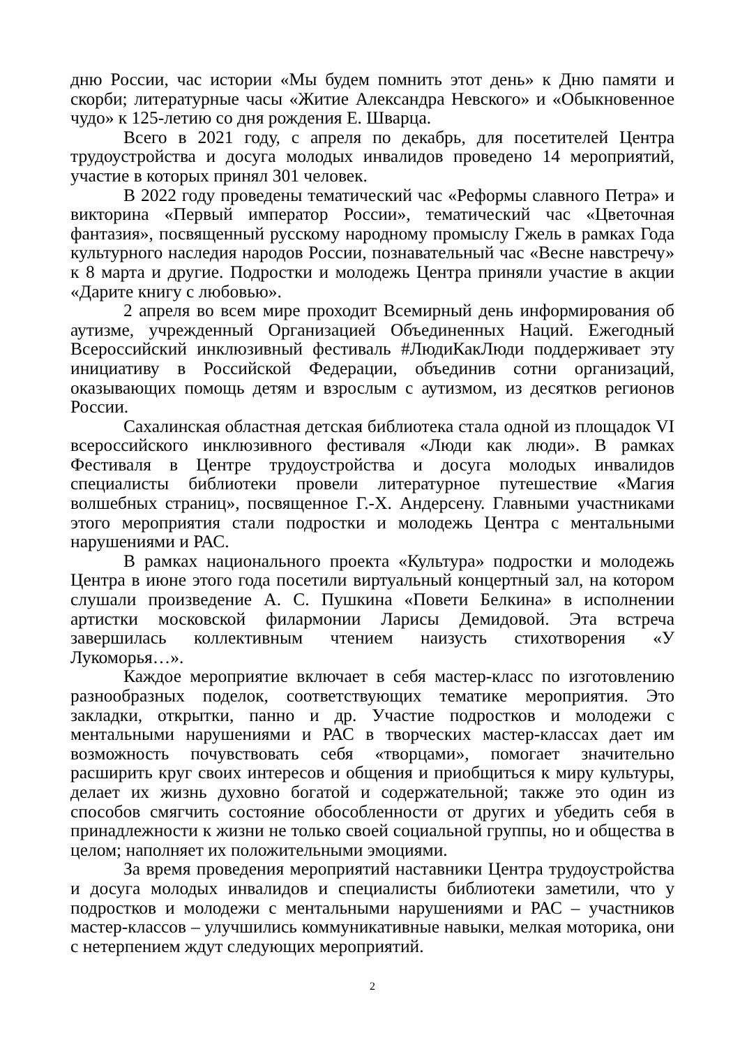дню России, час истории «Мы будем помнить этот день» к Дню памяти и скорби; литературные часы «Житие Александра Невского» и «Обыкновенное чудо» к 125-летию со дня рождения Е. Шварца.
Всего в 2021 году, с апреля по декабрь, для посетителей Центра трудоустройства и досуга молодых инвалидов проведено 14 мероприятий, участие в которых принял 301 человек.
В 2022 году проведены тематический час «Реформы славного Петра» и викторина «Первый император России», тематический час «Цветочная фантазия», посвященный русскому народному промыслу Гжель в рамках Года культурного наследия народов России, познавательный час «Весне навстречу» к 8 марта и другие. Подростки и молодежь Центра приняли участие в акции «Дарите книгу с любовью».
2 апреля во всем мире проходит Всемирный день информирования об аутизме, учрежденный Организацией Объединенных Наций. Ежегодный Всероссийский инклюзивный фестиваль #ЛюдиКакЛюди поддерживает эту инициативу в Российской Федерации, объединив сотни организаций, оказывающих помощь детям и взрослым с аутизмом, из десятков регионов России.
Сахалинская областная детская библиотека стала одной из площадок VI всероссийского инклюзивного фестиваля «Люди как люди». В рамках Фестиваля в Центре трудоустройства и досуга молодых инвалидов специалисты библиотеки провели литературное путешествие «Магия волшебных страниц», посвященное Г.-Х. Андерсену. Главными участниками этого мероприятия стали подростки и молодежь Центра с ментальными нарушениями и РАС.
В рамках национального проекта «Культура» подростки и молодежь Центра в июне этого года посетили виртуальный концертный зал, на котором слушали произведение А. С. Пушкина «Повети Белкина» в исполнении артистки московской филармонии Ларисы Демидовой. Эта встреча завершилась коллективным чтением наизусть стихотворения «У Лукоморья…».
Каждое мероприятие включает в себя мастер-класс по изготовлению разнообразных поделок, соответствующих тематике мероприятия. Это закладки, открытки, панно и др. Участие подростков и молодежи с ментальными нарушениями и РАС в творческих мастер-классах дает им возможность почувствовать себя «творцами», помогает значительно расширить круг своих интересов и общения и приобщиться к миру культуры, делает их жизнь духовно богатой и содержательной; также это один из способов смягчить состояние обособленности от других и убедить себя в принадлежности к жизни не только своей социальной группы, но и общества в целом; наполняет их положительными эмоциями.
За время проведения мероприятий наставники Центра трудоустройства и досуга молодых инвалидов и специалисты библиотеки заметили, что у подростков и молодежи с ментальными нарушениями и РАС – участников мастер-классов – улучшились коммуникативные навыки, мелкая моторика, они с нетерпением ждут следующих мероприятий.
2